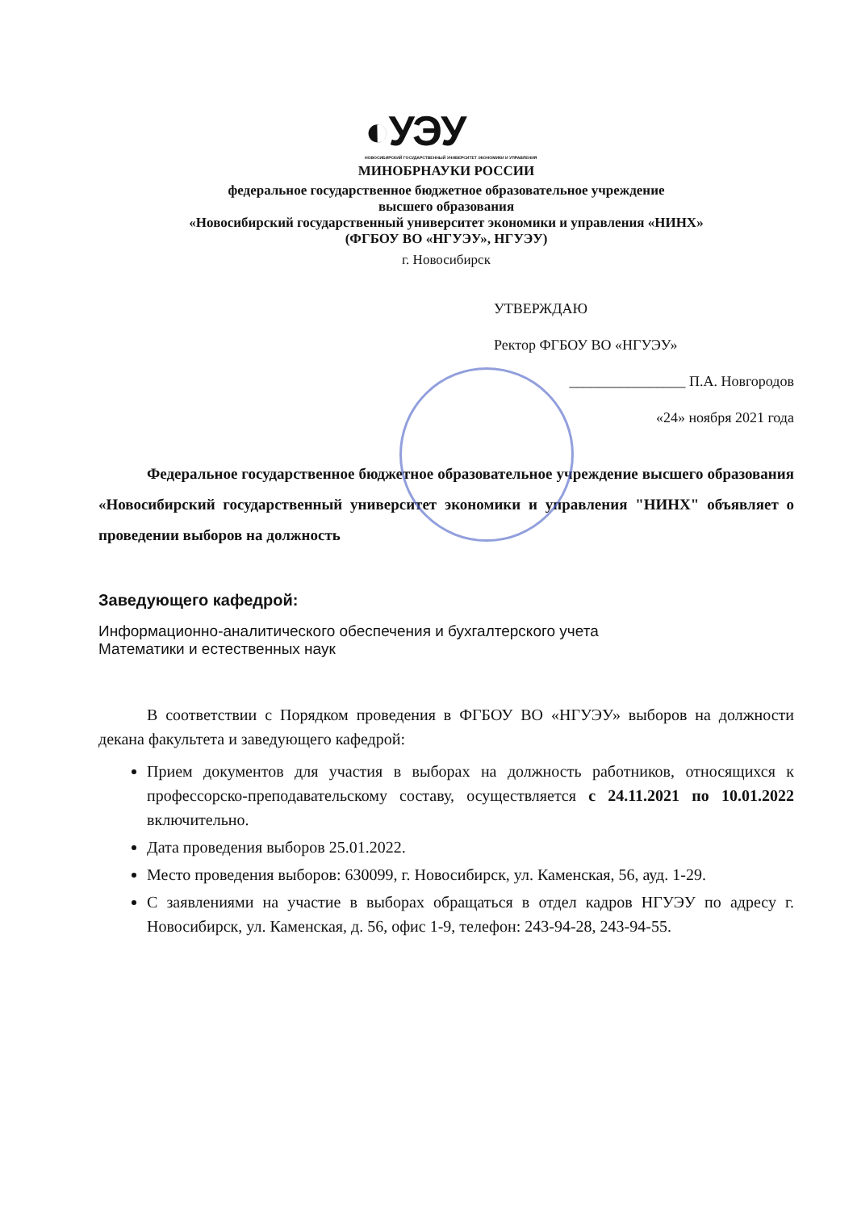◐УЭУ
НОВОСИБИРСКИЙ ГОСУДАРСТВЕННЫЙ УНИВЕРСИТЕТ ЭКОНОМИКИ И УПРАВЛЕНИЯ
МИНОБРНАУКИ РОССИИ
федеральное государственное бюджетное образовательное учреждение
высшего образования
«Новосибирский государственный университет экономики и управления «НИНХ»
(ФГБОУ ВО «НГУЭУ», НГУЭУ)
г. Новосибирск
УТВЕРЖДАЮ
Ректор ФГБОУ ВО «НГУЭУ»
________________ П.А. Новгородов
«24» ноября 2021 года
Федеральное государственное бюджетное образовательное учреждение высшего образования «Новосибирский государственный университет экономики и управления "НИНХ" объявляет о проведении выборов на должность
Заведующего кафедрой:
Информационно-аналитического обеспечения и бухгалтерского учета
Математики и естественных наук
В соответствии с Порядком проведения в ФГБОУ ВО «НГУЭУ» выборов на должности декана факультета и заведующего кафедрой:
Прием документов для участия в выборах на должность работников, относящихся к профессорско-преподавательскому составу, осуществляется с 24.11.2021 по 10.01.2022 включительно.
Дата проведения выборов 25.01.2022.
Место проведения выборов: 630099, г. Новосибирск, ул. Каменская, 56, ауд. 1-29.
С заявлениями на участие в выборах обращаться в отдел кадров НГУЭУ по адресу г. Новосибирск, ул. Каменская, д. 56, офис 1-9, телефон: 243-94-28, 243-94-55.